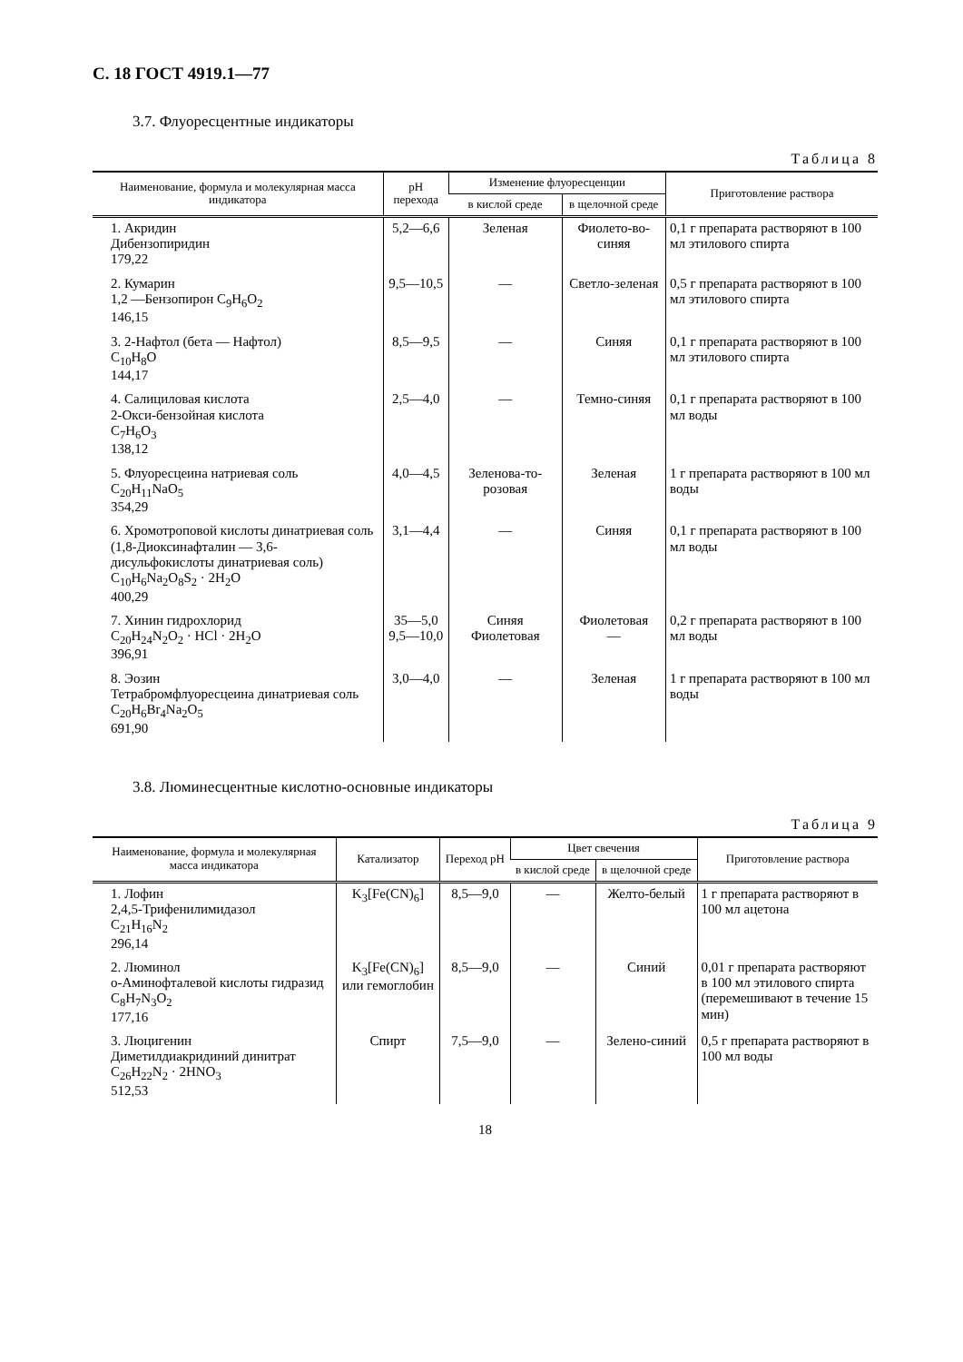С. 18 ГОСТ 4919.1—77
3.7. Флуоресцентные индикаторы
Таблица 8
| Наименование, формула и молекулярная масса индикатора | pH перехода | Изменение флуоресценции | | Приготовление раствора |
| --- | --- | --- | --- | --- |
| | | в кислой среде | в щелочной среде | |
| 1. Акридин Дибензопиридин 179,22 | 5,2—6,6 | Зеленая | Фиолето-во-синяя | 0,1 г препарата растворяют в 100 мл этилового спирта |
| 2. Кумарин 1,2 —Бензопирон C<sub>9</sub>H<sub>6</sub>O<sub>2</sub> 146,15 | 9,5—10,5 | — | Светло-зеленая | 0,5 г препарата растворяют в 100 мл этилового спирта |
| 3. 2-Нафтол (бета — Нафтол) C<sub>10</sub>H<sub>8</sub>O 144,17 | 8,5—9,5 | — | Синяя | 0,1 г препарата растворяют в 100 мл этилового спирта |
| 4. Салициловая кислота 2-Окси-бензойная кислота C<sub>7</sub>H<sub>6</sub>O<sub>3</sub> 138,12 | 2,5—4,0 | — | Темно-синяя | 0,1 г препарата растворяют в 100 мл воды |
| 5. Флуоресцеина натриевая соль C<sub>20</sub>H<sub>11</sub>NaO<sub>5</sub> 354,29 | 4,0—4,5 | Зеленова-то-розовая | Зеленая | 1 г препарата растворяют в 100 мл воды |
| 6. Хромотроповой кислоты динатриевая соль (1,8-Диоксинафталин — 3,6-дисульфокислоты динатриевая соль) C<sub>10</sub>H<sub>6</sub>Na<sub>2</sub>O<sub>8</sub>S<sub>2</sub> · 2H<sub>2</sub>O 400,29 | 3,1—4,4 | — | Синяя | 0,1 г препарата растворяют в 100 мл воды |
| 7. Хинин гидрохлорид C<sub>20</sub>H<sub>24</sub>N<sub>2</sub>O<sub>2</sub> · HCl · 2H<sub>2</sub>O 396,91 | 35—5,0 9,5—10,0 | Синяя Фиолетовая | Фиолетовая — | 0,2 г препарата растворяют в 100 мл воды |
| 8. Эозин Тетрабромфлуоресцеина динатриевая соль C<sub>20</sub>H<sub>6</sub>Br<sub>4</sub>Na<sub>2</sub>O<sub>5</sub> 691,90 | 3,0—4,0 | — | Зеленая | 1 г препарата растворяют в 100 мл воды |
3.8. Люминесцентные кислотно-основные индикаторы
Таблица 9
| Наименование, формула и молекулярная масса индикатора | Катализатор | Переход pH | Цвет свечения | | Приготовление раствора |
| --- | --- | --- | --- | --- | --- |
| | | | в кислой среде | в щелочной среде | |
| 1. Лофин 2,4,5-Трифенилимидазол C<sub>21</sub>H<sub>16</sub>N<sub>2</sub> 296,14 | K<sub>3</sub>[Fe(CN)<sub>6</sub>] | 8,5—9,0 | — | Желто-белый | 1 г препарата растворяют в 100 мл ацетона |
| 2. Люминол о-Аминофталевой кислоты гидразид C<sub>8</sub>H<sub>7</sub>N<sub>3</sub>O<sub>2</sub> 177,16 | K<sub>3</sub>[Fe(CN)<sub>6</sub>] или гемоглобин | 8,5—9,0 | — | Синий | 0,01 г препарата растворяют в 100 мл этилового спирта (перемешивают в течение 15 мин) |
| 3. Люцигенин Диметилдиакридиний динитрат C<sub>26</sub>H<sub>22</sub>N<sub>2</sub> · 2HNO<sub>3</sub> 512,53 | Спирт | 7,5—9,0 | — | Зелено-синий | 0,5 г препарата растворяют в 100 мл воды |
18